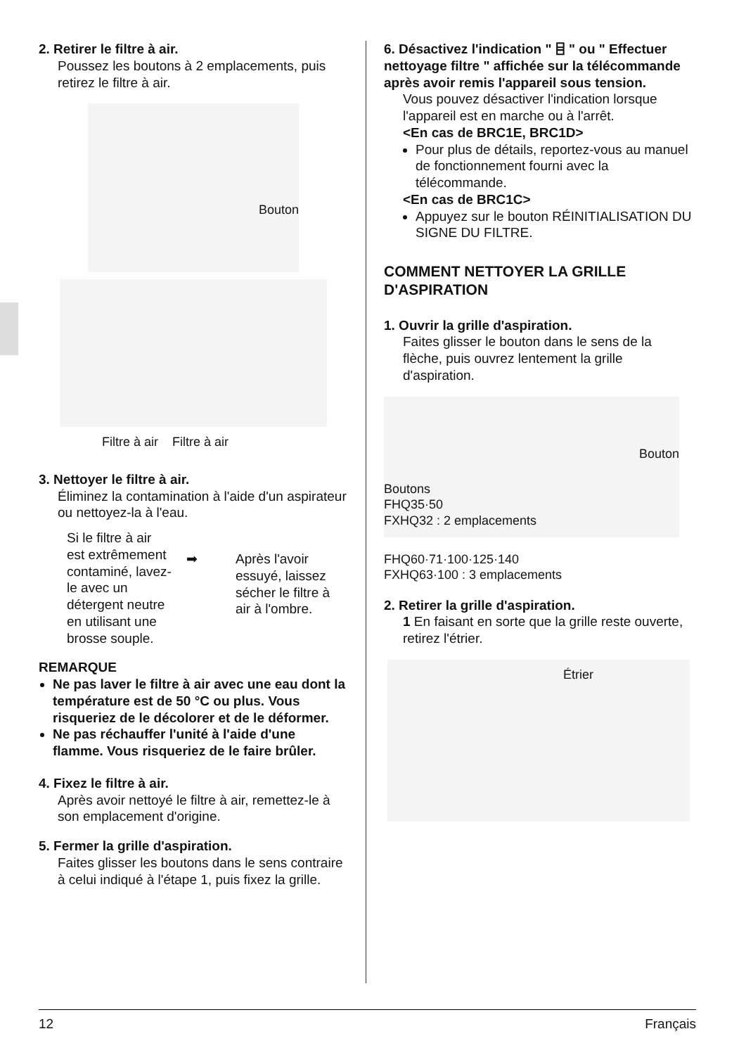2. Retirer le filtre à air.
Poussez les boutons à 2 emplacements, puis retirez le filtre à air.
Bouton
Filtre à air Filtre à air
3. Nettoyer le filtre à air.
Éliminez la contamination à l'aide d'un aspirateur ou nettoyez-la à l'eau.
Si le filtre à air est extrêmement contaminé, lavez-le avec un détergent neutre en utilisant une brosse souple.
➡ Après l'avoir essuyé, laissez sécher le filtre à air à l'ombre.
REMARQUE
Ne pas laver le filtre à air avec une eau dont la température est de 50 °C ou plus. Vous risqueriez de le décolorer et de le déformer.
Ne pas réchauffer l'unité à l'aide d'une flamme. Vous risqueriez de le faire brûler.
4. Fixez le filtre à air.
Après avoir nettoyé le filtre à air, remettez-le à son emplacement d'origine.
5. Fermer la grille d'aspiration.
Faites glisser les boutons dans le sens contraire à celui indiqué à l'étape 1, puis fixez la grille.
6. Désactivez l'indication " ⌸ " ou " Effectuer nettoyage filtre " affichée sur la télécommande après avoir remis l'appareil sous tension.
Vous pouvez désactiver l'indication lorsque l'appareil est en marche ou à l'arrêt.
<En cas de BRC1E, BRC1D>
Pour plus de détails, reportez-vous au manuel de fonctionnement fourni avec la télécommande.
<En cas de BRC1C>
Appuyez sur le bouton RÉINITIALISATION DU SIGNE DU FILTRE.
COMMENT NETTOYER LA GRILLE D'ASPIRATION
1. Ouvrir la grille d'aspiration.
Faites glisser le bouton dans le sens de la flèche, puis ouvrez lentement la grille d'aspiration.
Bouton
Boutons
FHQ35·50
FXHQ32 : 2 emplacements
FHQ60·71·100·125·140
FXHQ63·100 : 3 emplacements
2. Retirer la grille d'aspiration.
1 En faisant en sorte que la grille reste ouverte, retirez l'étrier.
Étrier
12 Français